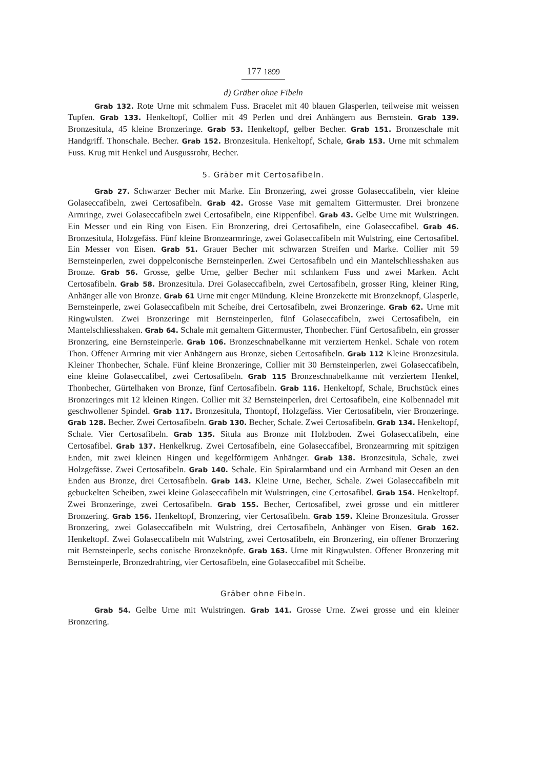177 1899
d) Gräber ohne Fibeln
Grab 132. Rote Urne mit schmalem Fuss. Bracelet mit 40 blauen Glasperlen, teilweise mit weissen Tupfen. Grab 133. Henkeltopf, Collier mit 49 Perlen und drei Anhängern aus Bernstein. Grab 139. Bronzesitula, 45 kleine Bronzeringe. Grab 53. Henkeltopf, gelber Becher. Grab 151. Bronzeschale mit Handgriff. Thonschale. Becher. Grab 152. Bronzesitula. Henkeltopf, Schale, Grab 153. Urne mit schmalem Fuss. Krug mit Henkel und Ausgussrohr, Becher.
5. Gräber mit Certosafibeln.
Grab 27. Schwarzer Becher mit Marke. Ein Bronzering, zwei grosse Golaseccafibeln, vier kleine Golaseccafibeln, zwei Certosafibeln. Grab 42. Grosse Vase mit gemaltem Gittermuster. Drei bronzene Armringe, zwei Golaseccafibeln zwei Certosafibeln, eine Rippenfibel. Grab 43. Gelbe Urne mit Wulstringen. Ein Messer und ein Ring von Eisen. Ein Bronzering, drei Certosafibeln, eine Golaseccafibel. Grab 46. Bronzesitula, Holzgefäss. Fünf kleine Bronzearmringe, zwei Golaseccafibeln mit Wulstring, eine Certosafibel. Ein Messer von Eisen. Grab 51. Grauer Becher mit schwarzen Streifen und Marke. Collier mit 59 Bernsteinperlen, zwei doppelconische Bernsteinperlen. Zwei Certosafibeln und ein Mantelschliesshaken aus Bronze. Grab 56. Grosse, gelbe Urne, gelber Becher mit schlankem Fuss und zwei Marken. Acht Certosafibeln. Grab 58. Bronzesitula. Drei Golaseccafibeln, zwei Certosafibeln, grosser Ring, kleiner Ring, Anhänger alle von Bronze. Grab 61 Urne mit enger Mündung. Kleine Bronzekette mit Bronzeknopf, Glasperle, Bernsteinperle, zwei Golaseccafibeln mit Scheibe, drei Certosafibeln, zwei Bronzeringe. Grab 62. Urne mit Ringwulsten. Zwei Bronzeringe mit Bernsteinperlen, fünf Golaseccafibeln, zwei Certosafibeln, ein Mantelschliesshaken. Grab 64. Schale mit gemaltem Gittermuster, Thonbecher. Fünf Certosafibeln, ein grosser Bronzering, eine Bernsteinperle. Grab 106. Bronzeschnabelkanne mit verziertem Henkel. Schale von rotem Thon. Offener Armring mit vier Anhängern aus Bronze, sieben Certosafibeln. Grab 112 Kleine Bronzesitula. Kleiner Thonbecher, Schale. Fünf kleine Bronzeringe, Collier mit 30 Bernsteinperlen, zwei Golaseccafibeln, eine kleine Golaseccafibel, zwei Certosafibeln. Grab 115 Bronzeschnabelkanne mit verziertem Henkel, Thonbecher, Gürtelhaken von Bronze, fünf Certosafibeln. Grab 116. Henkeltopf, Schale, Bruchstück eines Bronzeringes mit 12 kleinen Ringen. Collier mit 32 Bernsteinperlen, drei Certosafibeln, eine Kolbennadel mit geschwollener Spindel. Grab 117. Bronzesitula, Thontopf, Holzgefäss. Vier Certosafibeln, vier Bronzeringe. Grab 128. Becher. Zwei Certosafibeln. Grab 130. Becher, Schale. Zwei Certosafibeln. Grab 134. Henkeltopf, Schale. Vier Certosafibeln. Grab 135. Situla aus Bronze mit Holzboden. Zwei Golaseccafibeln, eine Certosafibel. Grab 137. Henkelkrug. Zwei Certosafibeln, eine Golaseccafibel, Bronzearmring mit spitzigen Enden, mit zwei kleinen Ringen und kegelförmigem Anhänger. Grab 138. Bronzesitula, Schale, zwei Holzgefässe. Zwei Certosafibeln. Grab 140. Schale. Ein Spiralarmband und ein Armband mit Oesen an den Enden aus Bronze, drei Certosafibeln. Grab 143. Kleine Urne, Becher, Schale. Zwei Golaseccafibeln mit gebuckelten Scheiben, zwei kleine Golaseccafibeln mit Wulstringen, eine Certosafibel. Grab 154. Henkeltopf. Zwei Bronzeringe, zwei Certosafibeln. Grab 155. Becher, Certosafibel, zwei grosse und ein mittlerer Bronzering. Grab 156. Henkeltopf, Bronzering, vier Certosafibeln. Grab 159. Kleine Bronzesitula. Grosser Bronzering, zwei Golaseccafibeln mit Wulstring, drei Certosafibeln, Anhänger von Eisen. Grab 162. Henkeltopf. Zwei Golaseccafibeln mit Wulstring, zwei Certosafibeln, ein Bronzering, ein offener Bronzering mit Bernsteinperle, sechs conische Bronzeknöpfe. Grab 163. Urne mit Ringwulsten. Offener Bronzering mit Bernsteinperle, Bronzedrahtring, vier Certosafibeln, eine Golaseccafibel mit Scheibe.
Gräber ohne Fibeln.
Grab 54. Gelbe Urne mit Wulstringen. Grab 141. Grosse Urne. Zwei grosse und ein kleiner Bronzering.